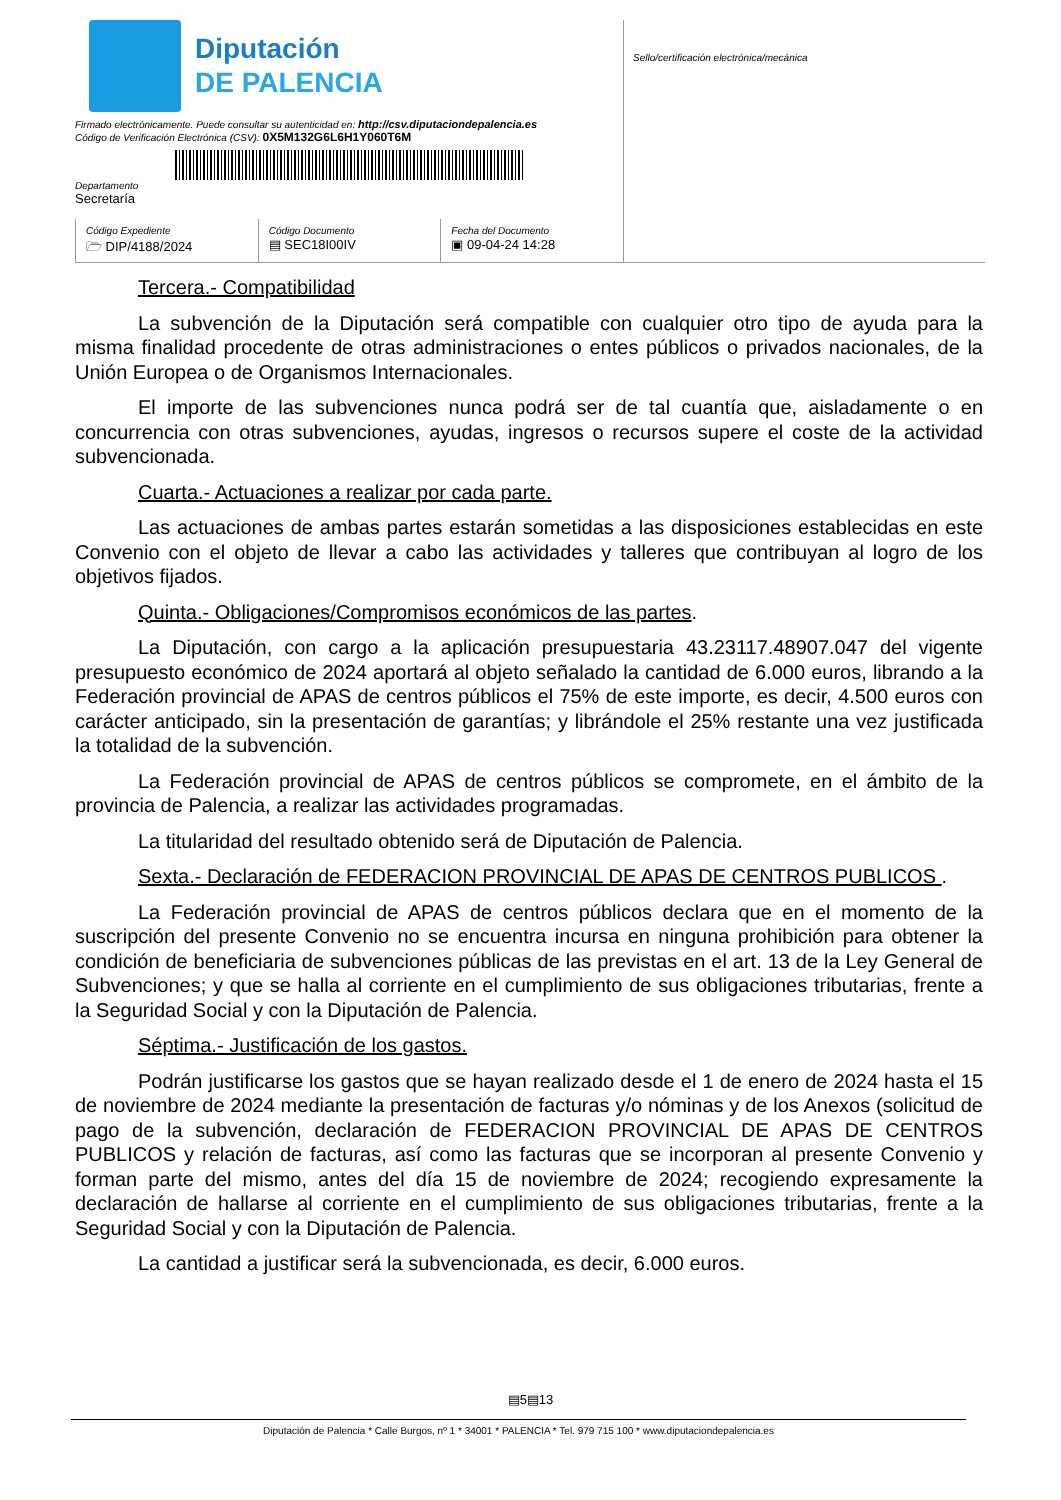Diputación
DE PALENCIA
Firmado electrónicamente. Puede consultar su autenticidad en: http://csv.diputaciondepalencia.es
Código de Verificación Electrónica (CSV): 0X5M132G6L6H1Y060T6M
Departamento
Secretaría
Código Expediente
🗁 DIP/4188/2024
Código Documento
▤ SEC18I00IV
Fecha del Documento
▣ 09-04-24 14:28
Sello/certificación electrónica/mecánica
Tercera.- Compatibilidad
La subvención de la Diputación será compatible con cualquier otro tipo de ayuda para la misma finalidad procedente de otras administraciones o entes públicos o privados nacionales, de la Unión Europea o de Organismos Internacionales.
El importe de las subvenciones nunca podrá ser de tal cuantía que, aisladamente o en concurrencia con otras subvenciones, ayudas, ingresos o recursos supere el coste de la actividad subvencionada.
Cuarta.- Actuaciones a realizar por cada parte.
Las actuaciones de ambas partes estarán sometidas a las disposiciones establecidas en este Convenio con el objeto de llevar a cabo las actividades y talleres que contribuyan al logro de los objetivos fijados.
Quinta.- Obligaciones/Compromisos económicos de las partes.
La Diputación, con cargo a la aplicación presupuestaria 43.23117.48907.047 del vigente presupuesto económico de 2024 aportará al objeto señalado la cantidad de 6.000 euros, librando a la Federación provincial de APAS de centros públicos el 75% de este importe, es decir, 4.500 euros con carácter anticipado, sin la presentación de garantías; y librándole el 25% restante una vez justificada la totalidad de la subvención.
La Federación provincial de APAS de centros públicos se compromete, en el ámbito de la provincia de Palencia, a realizar las actividades programadas.
La titularidad del resultado obtenido será de Diputación de Palencia.
Sexta.- Declaración de FEDERACION PROVINCIAL DE APAS DE CENTROS PUBLICOS .
La Federación provincial de APAS de centros públicos declara que en el momento de la suscripción del presente Convenio no se encuentra incursa en ninguna prohibición para obtener la condición de beneficiaria de subvenciones públicas de las previstas en el art. 13 de la Ley General de Subvenciones; y que se halla al corriente en el cumplimiento de sus obligaciones tributarias, frente a la Seguridad Social y con la Diputación de Palencia.
Séptima.- Justificación de los gastos.
Podrán justificarse los gastos que se hayan realizado desde el 1 de enero de 2024 hasta el 15 de noviembre de 2024 mediante la presentación de facturas y/o nóminas y de los Anexos (solicitud de pago de la subvención, declaración de FEDERACION PROVINCIAL DE APAS DE CENTROS PUBLICOS y relación de facturas, así como las facturas que se incorporan al presente Convenio y forman parte del mismo, antes del día 15 de noviembre de 2024; recogiendo expresamente la declaración de hallarse al corriente en el cumplimiento de sus obligaciones tributarias, frente a la Seguridad Social y con la Diputación de Palencia.
La cantidad a justificar será la subvencionada, es decir, 6.000 euros.
▤5▤13
Diputación de Palencia * Calle Burgos, nº 1 * 34001 * PALENCIA * Tel. 979 715 100 * www.diputaciondepalencia.es